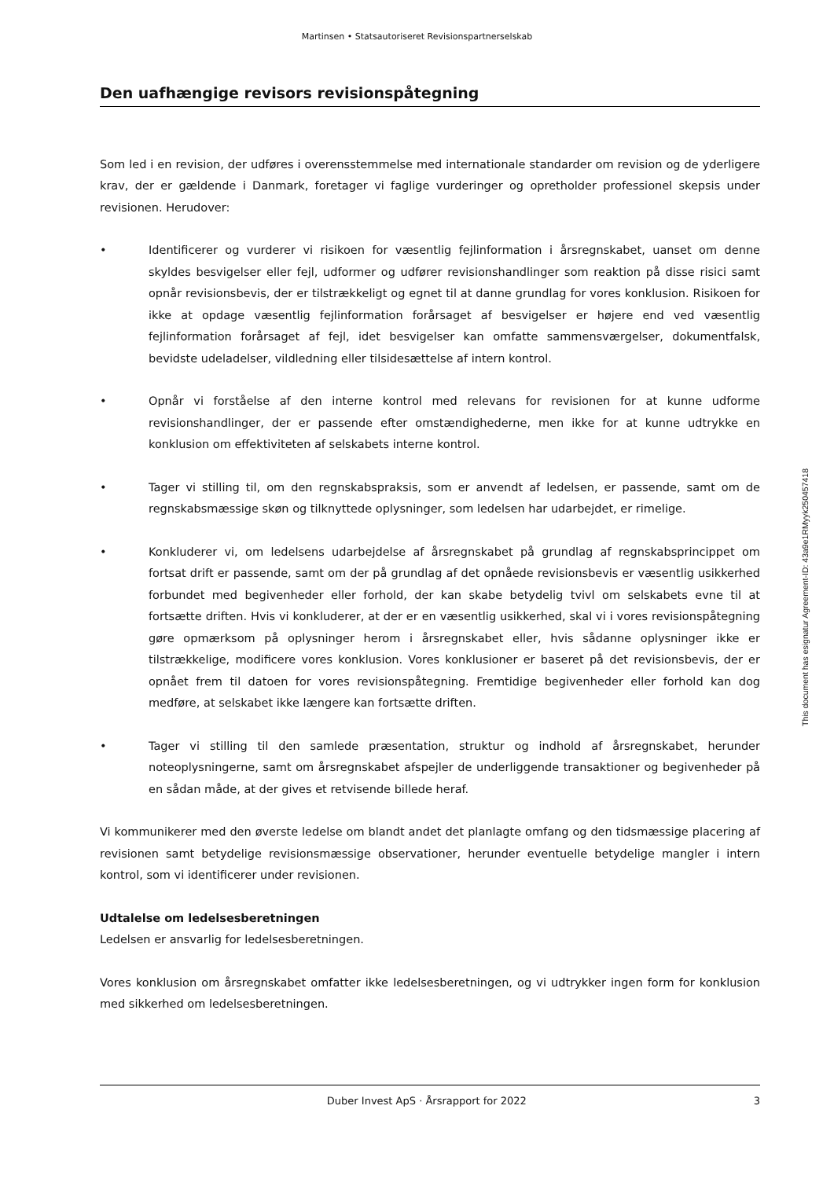Martinsen • Statsautoriseret Revisionspartnerselskab
Den uafhængige revisors revisionspåtegning
Som led i en revision, der udføres i overensstemmelse med internationale standarder om revision og de yderligere krav, der er gældende i Danmark, foretager vi faglige vurderinger og opretholder professionel skepsis under revisionen. Herudover:
• Identificerer og vurderer vi risikoen for væsentlig fejlinformation i årsregnskabet, uanset om denne skyldes besvigelser eller fejl, udformer og udfører revisionshandlinger som reaktion på disse risici samt opnår revisionsbevis, der er tilstrækkeligt og egnet til at danne grundlag for vores konklusion. Risikoen for ikke at opdage væsentlig fejlinformation forårsaget af besvigelser er højere end ved væsentlig fejlinformation forårsaget af fejl, idet besvigelser kan omfatte sammensværgelser, dokumentfalsk, bevidste udeladelser, vildledning eller tilsidesættelse af intern kontrol.
• Opnår vi forståelse af den interne kontrol med relevans for revisionen for at kunne udforme revisionshandlinger, der er passende efter omstændighederne, men ikke for at kunne udtrykke en konklusion om effektiviteten af selskabets interne kontrol.
• Tager vi stilling til, om den regnskabspraksis, som er anvendt af ledelsen, er passende, samt om de regnskabsmæssige skøn og tilknyttede oplysninger, som ledelsen har udarbejdet, er rimelige.
• Konkluderer vi, om ledelsens udarbejdelse af årsregnskabet på grundlag af regnskabsprincippet om fortsat drift er passende, samt om der på grundlag af det opnåede revisionsbevis er væsentlig usikkerhed forbundet med begivenheder eller forhold, der kan skabe betydelig tvivl om selskabets evne til at fortsætte driften. Hvis vi konkluderer, at der er en væsentlig usikkerhed, skal vi i vores revisionspåtegning gøre opmærksom på oplysninger herom i årsregnskabet eller, hvis sådanne oplysninger ikke er tilstrækkelige, modificere vores konklusion. Vores konklusioner er baseret på det revisionsbevis, der er opnået frem til datoen for vores revisionspåtegning. Fremtidige begivenheder eller forhold kan dog medføre, at selskabet ikke længere kan fortsætte driften.
• Tager vi stilling til den samlede præsentation, struktur og indhold af årsregnskabet, herunder noteoplysningerne, samt om årsregnskabet afspejler de underliggende transaktioner og begivenheder på en sådan måde, at der gives et retvisende billede heraf.
Vi kommunikerer med den øverste ledelse om blandt andet det planlagte omfang og den tidsmæssige placering af revisionen samt betydelige revisionsmæssige observationer, herunder eventuelle betydelige mangler i intern kontrol, som vi identificerer under revisionen.
Udtalelse om ledelsesberetningen
Ledelsen er ansvarlig for ledelsesberetningen.
Vores konklusion om årsregnskabet omfatter ikke ledelsesberetningen, og vi udtrykker ingen form for konklusion med sikkerhed om ledelsesberetningen.
This document has esignatur Agreement-ID: 43a9e1RMyyk250457418
Duber Invest ApS · Årsrapport for 2022 3